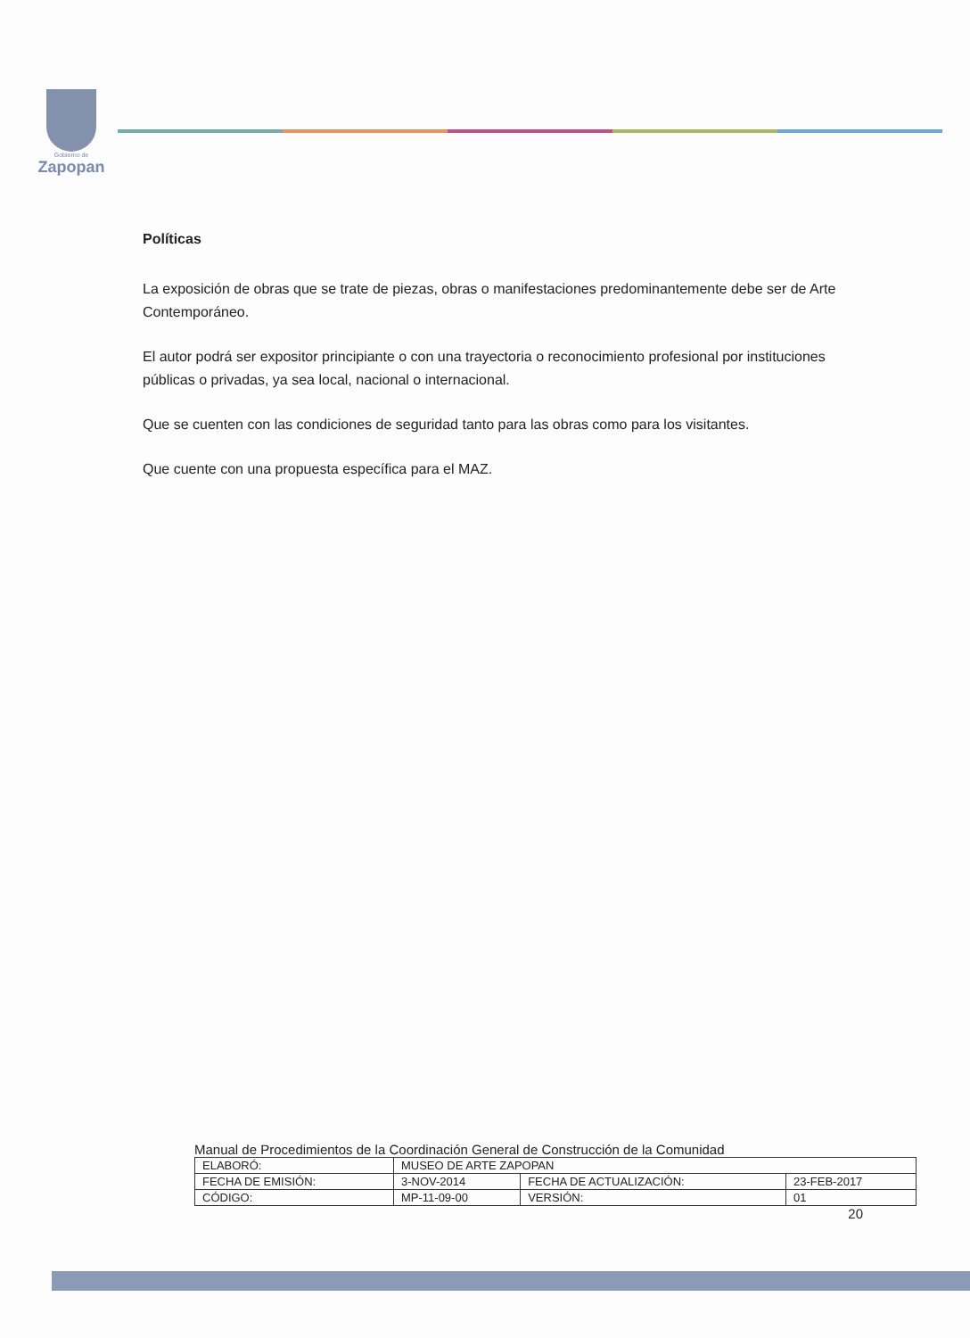Gobierno de
Zapopan
Políticas
La exposición de obras que se trate de piezas, obras o manifestaciones predominantemente debe ser de Arte Contemporáneo.
El autor podrá ser expositor principiante o con una trayectoria o reconocimiento profesional por instituciones públicas o privadas, ya sea local, nacional o internacional.
Que se cuenten con las condiciones de seguridad tanto para las obras como para los visitantes.
Que cuente con una propuesta específica para el MAZ.
Manual de Procedimientos de la Coordinación General de Construcción de la Comunidad
| ELABORÓ: | MUSEO DE ARTE ZAPOPAN | | |
| FECHA DE EMISIÓN: | 3-NOV-2014 | FECHA DE ACTUALIZACIÓN: | 23-FEB-2017 |
| CÓDIGO: | MP-11-09-00 | VERSIÓN: | 01 |
20